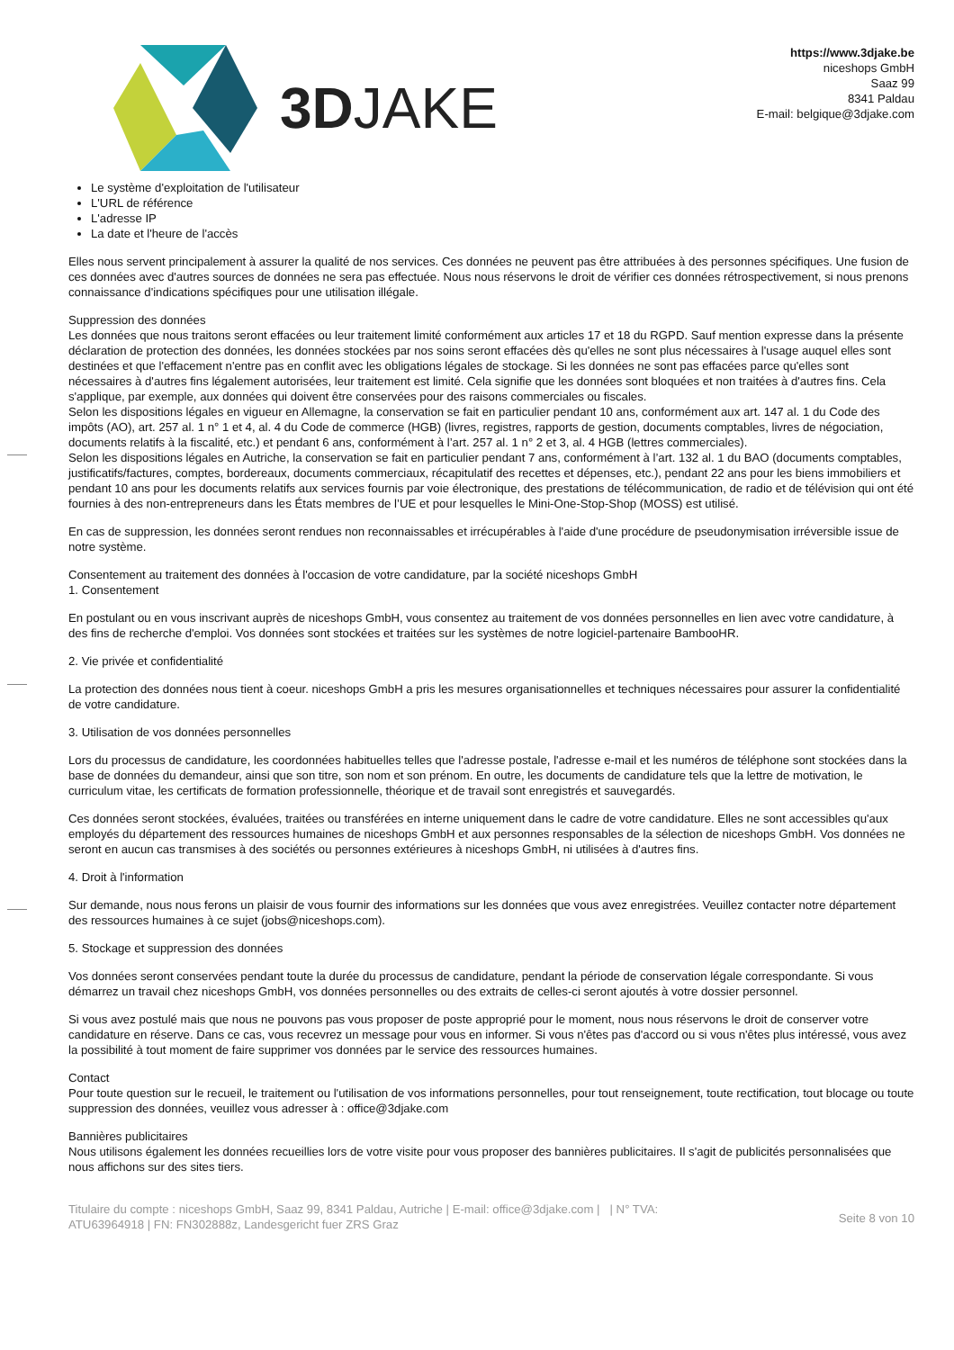3D JAKE
https://www.3djake.be
niceshops GmbH
Saaz 99
8341 Paldau
E-mail: belgique@3djake.com
Le système d'exploitation de l'utilisateur
L'URL de référence
L'adresse IP
La date et l'heure de l'accès
Elles nous servent principalement à assurer la qualité de nos services. Ces données ne peuvent pas être attribuées à des personnes spécifiques. Une fusion de ces données avec d'autres sources de données ne sera pas effectuée. Nous nous réservons le droit de vérifier ces données rétrospectivement, si nous prenons connaissance d'indications spécifiques pour une utilisation illégale.
Suppression des données
Les données que nous traitons seront effacées ou leur traitement limité conformément aux articles 17 et 18 du RGPD. Sauf mention expresse dans la présente déclaration de protection des données, les données stockées par nos soins seront effacées dès qu'elles ne sont plus nécessaires à l'usage auquel elles sont destinées et que l'effacement n'entre pas en conflit avec les obligations légales de stockage. Si les données ne sont pas effacées parce qu'elles sont nécessaires à d'autres fins légalement autorisées, leur traitement est limité. Cela signifie que les données sont bloquées et non traitées à d'autres fins. Cela s'applique, par exemple, aux données qui doivent être conservées pour des raisons commerciales ou fiscales.
Selon les dispositions légales en vigueur en Allemagne, la conservation se fait en particulier pendant 10 ans, conformément aux art. 147 al. 1 du Code des impôts (AO), art. 257 al. 1 n° 1 et 4, al. 4 du Code de commerce (HGB) (livres, registres, rapports de gestion, documents comptables, livres de négociation, documents relatifs à la fiscalité, etc.) et pendant 6 ans, conformément à l’art. 257 al. 1 n° 2 et 3, al. 4 HGB (lettres commerciales).
Selon les dispositions légales en Autriche, la conservation se fait en particulier pendant 7 ans, conformément à l’art. 132 al. 1 du BAO (documents comptables, justificatifs/factures, comptes, bordereaux, documents commerciaux, récapitulatif des recettes et dépenses, etc.), pendant 22 ans pour les biens immobiliers et pendant 10 ans pour les documents relatifs aux services fournis par voie électronique, des prestations de télécommunication, de radio et de télévision qui ont été fournies à des non-entrepreneurs dans les États membres de l’UE et pour lesquelles le Mini-One-Stop-Shop (MOSS) est utilisé.
En cas de suppression, les données seront rendues non reconnaissables et irrécupérables à l'aide d'une procédure de pseudonymisation irréversible issue de notre système.
Consentement au traitement des données à l'occasion de votre candidature, par la société niceshops GmbH
1. Consentement
En postulant ou en vous inscrivant auprès de niceshops GmbH, vous consentez au traitement de vos données personnelles en lien avec votre candidature, à des fins de recherche d'emploi. Vos données sont stockées et traitées sur les systèmes de notre logiciel-partenaire BambooHR.
2. Vie privée et confidentialité
La protection des données nous tient à coeur. niceshops GmbH a pris les mesures organisationnelles et techniques nécessaires pour assurer la confidentialité de votre candidature.
3. Utilisation de vos données personnelles
Lors du processus de candidature, les coordonnées habituelles telles que l'adresse postale, l'adresse e-mail et les numéros de téléphone sont stockées dans la base de données du demandeur, ainsi que son titre, son nom et son prénom. En outre, les documents de candidature tels que la lettre de motivation, le curriculum vitae, les certificats de formation professionnelle, théorique et de travail sont enregistrés et sauvegardés.
Ces données seront stockées, évaluées, traitées ou transférées en interne uniquement dans le cadre de votre candidature. Elles ne sont accessibles qu'aux employés du département des ressources humaines de niceshops GmbH et aux personnes responsables de la sélection de niceshops GmbH. Vos données ne seront en aucun cas transmises à des sociétés ou personnes extérieures à niceshops GmbH, ni utilisées à d'autres fins.
4. Droit à l'information
Sur demande, nous nous ferons un plaisir de vous fournir des informations sur les données que vous avez enregistrées. Veuillez contacter notre département des ressources humaines à ce sujet (jobs@niceshops.com).
5. Stockage et suppression des données
Vos données seront conservées pendant toute la durée du processus de candidature, pendant la période de conservation légale correspondante. Si vous démarrez un travail chez niceshops GmbH, vos données personnelles ou des extraits de celles-ci seront ajoutés à votre dossier personnel.
Si vous avez postulé mais que nous ne pouvons pas vous proposer de poste approprié pour le moment, nous nous réservons le droit de conserver votre candidature en réserve. Dans ce cas, vous recevrez un message pour vous en informer. Si vous n'êtes pas d'accord ou si vous n'êtes plus intéressé, vous avez la possibilité à tout moment de faire supprimer vos données par le service des ressources humaines.
Contact
Pour toute question sur le recueil, le traitement ou l'utilisation de vos informations personnelles, pour tout renseignement, toute rectification, tout blocage ou toute suppression des données, veuillez vous adresser à : office@3djake.com
Bannières publicitaires
Nous utilisons également les données recueillies lors de votre visite pour vous proposer des bannières publicitaires. Il s'agit de publicités personnalisées que nous affichons sur des sites tiers.
Titulaire du compte : niceshops GmbH, Saaz 99, 8341 Paldau, Autriche | E-mail: office@3djake.com | | N° TVA: ATU63964918 | FN: FN302888z, Landesgericht fuer ZRS Graz
Seite 8 von 10